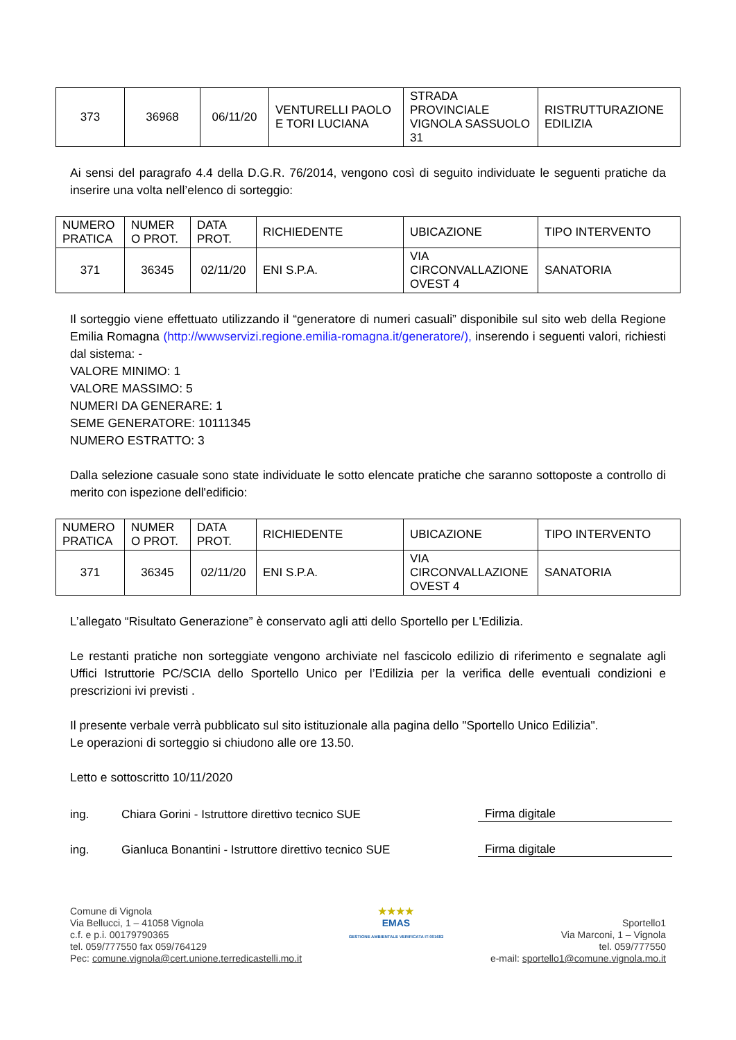| 373 | 36968 | 06/11/20 | VENTURELLI PAOLO E TORI LUCIANA | STRADA PROVINCIALE VIGNOLA SASSUOLO 31 | RISTRUTTURAZIONE EDILIZIA |
Ai sensi del paragrafo 4.4 della D.G.R. 76/2014, vengono così di seguito individuate le seguenti pratiche da inserire una volta nell’elenco di sorteggio:
| NUMERO PRATICA | NUMER O PROT. | DATA PROT. | RICHIEDENTE | UBICAZIONE | TIPO INTERVENTO |
| --- | --- | --- | --- | --- | --- |
| 371 | 36345 | 02/11/20 | ENI S.P.A. | VIA CIRCONVALLAZIONE OVEST 4 | SANATORIA |
Il sorteggio viene effettuato utilizzando il “generatore di numeri casuali” disponibile sul sito web della Regione Emilia Romagna (http://wwwservizi.regione.emilia-romagna.it/generatore/), inserendo i seguenti valori, richiesti dal sistema: -
VALORE MINIMO: 1
VALORE MASSIMO: 5
NUMERI DA GENERARE: 1
SEME GENERATORE: 10111345
NUMERO ESTRATTO: 3
Dalla selezione casuale sono state individuate le sotto elencate pratiche che saranno sottoposte a controllo di merito con ispezione dell'edificio:
| NUMERO PRATICA | NUMER O PROT. | DATA PROT. | RICHIEDENTE | UBICAZIONE | TIPO INTERVENTO |
| --- | --- | --- | --- | --- | --- |
| 371 | 36345 | 02/11/20 | ENI S.P.A. | VIA CIRCONVALLAZIONE OVEST 4 | SANATORIA |
L’allegato “Risultato Generazione” è conservato agli atti dello Sportello per L'Edilizia.
Le restanti pratiche non sorteggiate vengono archiviate nel fascicolo edilizio di riferimento e segnalate agli Uffici Istruttorie PC/SCIA dello Sportello Unico per l’Edilizia per la verifica delle eventuali condizioni e prescrizioni ivi previsti .
Il presente verbale verrà pubblicato sul sito istituzionale alla pagina dello "Sportello Unico Edilizia".
Le operazioni di sorteggio si chiudono alle ore 13.50.
Letto e sottoscritto 10/11/2020
ing. Chiara Gorini - Istruttore direttivo tecnico SUE Firma digitale
ing. Gianluca Bonantini - Istruttore direttivo tecnico SUE Firma digitale
Comune di Vignola
Via Bellucci, 1 – 41058 Vignola
c.f. e p.i. 00179790365
tel. 059/777550 fax 059/764129
Pec: comune.vignola@cert.unione.terredicastelli.mo.it
★★★★
EMAS
GESTIONE AMBIENTALE VERIFICATA IT-001682
Sportello1
Via Marconi, 1 – Vignola
tel. 059/777550
e-mail: sportello1@comune.vignola.mo.it